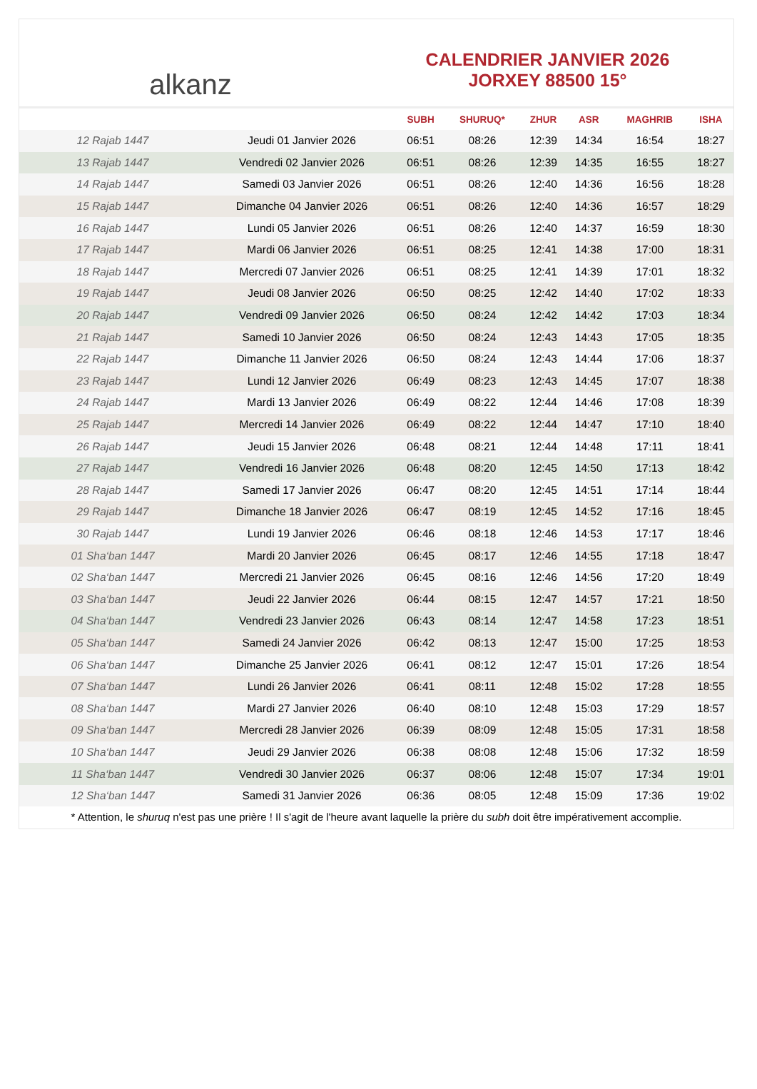alkanz
CALENDRIER JANVIER 2026
JORXEY 88500 15°
| | | SUBH | SHURUQ* | ZHUR | ASR | MAGHRIB | ISHA |
| --- | --- | --- | --- | --- | --- | --- | --- |
| 12 Rajab 1447 | Jeudi 01 Janvier 2026 | 06:51 | 08:26 | 12:39 | 14:34 | 16:54 | 18:27 |
| 13 Rajab 1447 | Vendredi 02 Janvier 2026 | 06:51 | 08:26 | 12:39 | 14:35 | 16:55 | 18:27 |
| 14 Rajab 1447 | Samedi 03 Janvier 2026 | 06:51 | 08:26 | 12:40 | 14:36 | 16:56 | 18:28 |
| 15 Rajab 1447 | Dimanche 04 Janvier 2026 | 06:51 | 08:26 | 12:40 | 14:36 | 16:57 | 18:29 |
| 16 Rajab 1447 | Lundi 05 Janvier 2026 | 06:51 | 08:26 | 12:40 | 14:37 | 16:59 | 18:30 |
| 17 Rajab 1447 | Mardi 06 Janvier 2026 | 06:51 | 08:25 | 12:41 | 14:38 | 17:00 | 18:31 |
| 18 Rajab 1447 | Mercredi 07 Janvier 2026 | 06:51 | 08:25 | 12:41 | 14:39 | 17:01 | 18:32 |
| 19 Rajab 1447 | Jeudi 08 Janvier 2026 | 06:50 | 08:25 | 12:42 | 14:40 | 17:02 | 18:33 |
| 20 Rajab 1447 | Vendredi 09 Janvier 2026 | 06:50 | 08:24 | 12:42 | 14:42 | 17:03 | 18:34 |
| 21 Rajab 1447 | Samedi 10 Janvier 2026 | 06:50 | 08:24 | 12:43 | 14:43 | 17:05 | 18:35 |
| 22 Rajab 1447 | Dimanche 11 Janvier 2026 | 06:50 | 08:24 | 12:43 | 14:44 | 17:06 | 18:37 |
| 23 Rajab 1447 | Lundi 12 Janvier 2026 | 06:49 | 08:23 | 12:43 | 14:45 | 17:07 | 18:38 |
| 24 Rajab 1447 | Mardi 13 Janvier 2026 | 06:49 | 08:22 | 12:44 | 14:46 | 17:08 | 18:39 |
| 25 Rajab 1447 | Mercredi 14 Janvier 2026 | 06:49 | 08:22 | 12:44 | 14:47 | 17:10 | 18:40 |
| 26 Rajab 1447 | Jeudi 15 Janvier 2026 | 06:48 | 08:21 | 12:44 | 14:48 | 17:11 | 18:41 |
| 27 Rajab 1447 | Vendredi 16 Janvier 2026 | 06:48 | 08:20 | 12:45 | 14:50 | 17:13 | 18:42 |
| 28 Rajab 1447 | Samedi 17 Janvier 2026 | 06:47 | 08:20 | 12:45 | 14:51 | 17:14 | 18:44 |
| 29 Rajab 1447 | Dimanche 18 Janvier 2026 | 06:47 | 08:19 | 12:45 | 14:52 | 17:16 | 18:45 |
| 30 Rajab 1447 | Lundi 19 Janvier 2026 | 06:46 | 08:18 | 12:46 | 14:53 | 17:17 | 18:46 |
| 01 Sha‘ban 1447 | Mardi 20 Janvier 2026 | 06:45 | 08:17 | 12:46 | 14:55 | 17:18 | 18:47 |
| 02 Sha‘ban 1447 | Mercredi 21 Janvier 2026 | 06:45 | 08:16 | 12:46 | 14:56 | 17:20 | 18:49 |
| 03 Sha‘ban 1447 | Jeudi 22 Janvier 2026 | 06:44 | 08:15 | 12:47 | 14:57 | 17:21 | 18:50 |
| 04 Sha‘ban 1447 | Vendredi 23 Janvier 2026 | 06:43 | 08:14 | 12:47 | 14:58 | 17:23 | 18:51 |
| 05 Sha‘ban 1447 | Samedi 24 Janvier 2026 | 06:42 | 08:13 | 12:47 | 15:00 | 17:25 | 18:53 |
| 06 Sha‘ban 1447 | Dimanche 25 Janvier 2026 | 06:41 | 08:12 | 12:47 | 15:01 | 17:26 | 18:54 |
| 07 Sha‘ban 1447 | Lundi 26 Janvier 2026 | 06:41 | 08:11 | 12:48 | 15:02 | 17:28 | 18:55 |
| 08 Sha‘ban 1447 | Mardi 27 Janvier 2026 | 06:40 | 08:10 | 12:48 | 15:03 | 17:29 | 18:57 |
| 09 Sha‘ban 1447 | Mercredi 28 Janvier 2026 | 06:39 | 08:09 | 12:48 | 15:05 | 17:31 | 18:58 |
| 10 Sha‘ban 1447 | Jeudi 29 Janvier 2026 | 06:38 | 08:08 | 12:48 | 15:06 | 17:32 | 18:59 |
| 11 Sha‘ban 1447 | Vendredi 30 Janvier 2026 | 06:37 | 08:06 | 12:48 | 15:07 | 17:34 | 19:01 |
| 12 Sha‘ban 1447 | Samedi 31 Janvier 2026 | 06:36 | 08:05 | 12:48 | 15:09 | 17:36 | 19:02 |
* Attention, le shuruq n'est pas une prière ! Il s'agit de l'heure avant laquelle la prière du subh doit être impérativement accomplie.